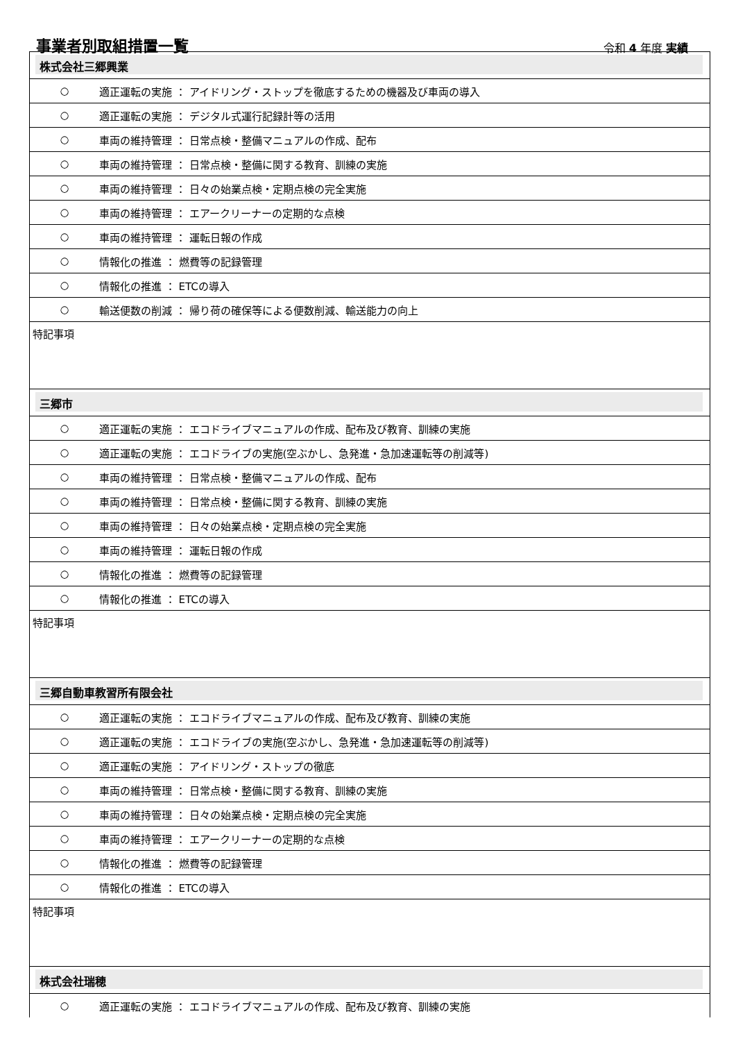事業者別取組措置一覧
令和 4 年度 実績
株式会社三郷興業
| ○ | 適正運転の実施 ： アイドリング・ストップを徹底するための機器及び車両の導入 |
| ○ | 適正運転の実施 ： デジタル式運行記録計等の活用 |
| ○ | 車両の維持管理 ： 日常点検・整備マニュアルの作成、配布 |
| ○ | 車両の維持管理 ： 日常点検・整備に関する教育、訓練の実施 |
| ○ | 車両の維持管理 ： 日々の始業点検・定期点検の完全実施 |
| ○ | 車両の維持管理 ： エアークリーナーの定期的な点検 |
| ○ | 車両の維持管理 ： 運転日報の作成 |
| ○ | 情報化の推進 ： 燃費等の記録管理 |
| ○ | 情報化の推進 ： ETCの導入 |
| ○ | 輸送便数の削減 ： 帰り荷の確保等による便数削減、輸送能力の向上 |
特記事項
三郷市
| ○ | 適正運転の実施 ： エコドライブマニュアルの作成、配布及び教育、訓練の実施 |
| ○ | 適正運転の実施 ： エコドライブの実施(空ぶかし、急発進・急加速運転等の削減等) |
| ○ | 車両の維持管理 ： 日常点検・整備マニュアルの作成、配布 |
| ○ | 車両の維持管理 ： 日常点検・整備に関する教育、訓練の実施 |
| ○ | 車両の維持管理 ： 日々の始業点検・定期点検の完全実施 |
| ○ | 車両の維持管理 ： 運転日報の作成 |
| ○ | 情報化の推進 ： 燃費等の記録管理 |
| ○ | 情報化の推進 ： ETCの導入 |
特記事項
三郷自動車教習所有限会社
| ○ | 適正運転の実施 ： エコドライブマニュアルの作成、配布及び教育、訓練の実施 |
| ○ | 適正運転の実施 ： エコドライブの実施(空ぶかし、急発進・急加速運転等の削減等) |
| ○ | 適正運転の実施 ： アイドリング・ストップの徹底 |
| ○ | 車両の維持管理 ： 日常点検・整備に関する教育、訓練の実施 |
| ○ | 車両の維持管理 ： 日々の始業点検・定期点検の完全実施 |
| ○ | 車両の維持管理 ： エアークリーナーの定期的な点検 |
| ○ | 情報化の推進 ： 燃費等の記録管理 |
| ○ | 情報化の推進 ： ETCの導入 |
特記事項
株式会社瑞穂
| ○ | 適正運転の実施 ： エコドライブマニュアルの作成、配布及び教育、訓練の実施 |